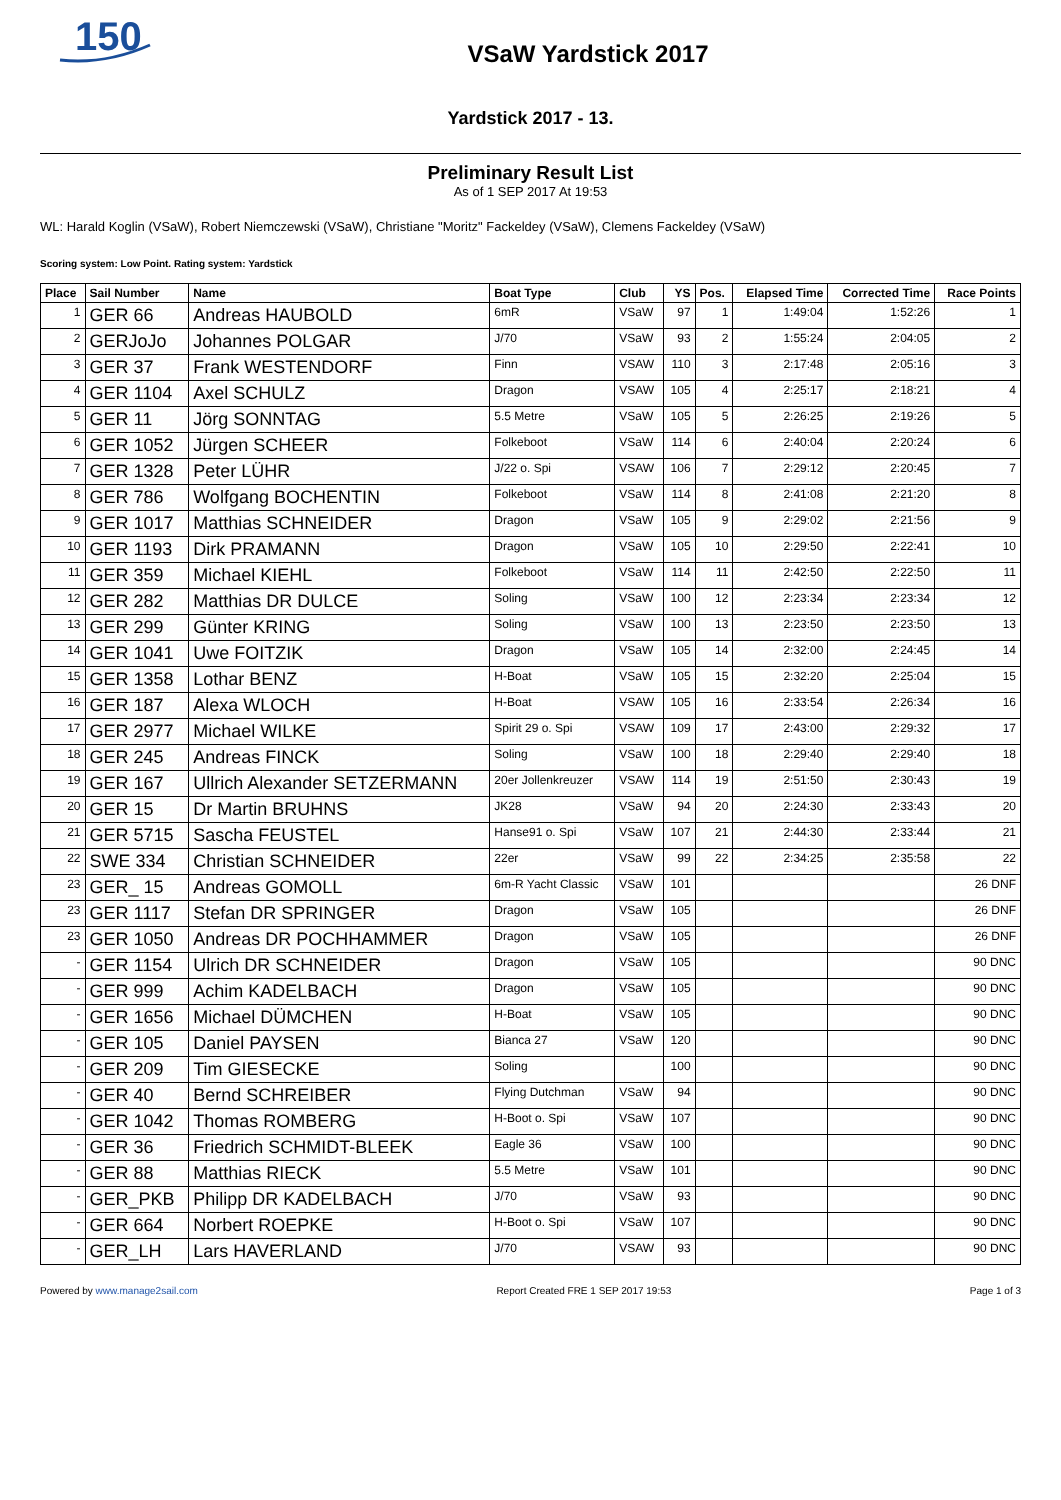150
VSaW Yardstick 2017
Yardstick 2017 - 13.
Preliminary Result List
As of 1 SEP 2017 At 19:53
WL: Harald Koglin (VSaW), Robert Niemczewski (VSaW), Christiane "Moritz" Fackeldey (VSaW), Clemens Fackeldey (VSaW)
Scoring system: Low Point. Rating system: Yardstick
| Place | Sail Number | Name | Boat Type | Club | YS | Pos. | Elapsed Time | Corrected Time | Race Points |
| --- | --- | --- | --- | --- | --- | --- | --- | --- | --- |
| 1 | GER 66 | Andreas HAUBOLD | 6mR | VSaW | 97 | 1 | 1:49:04 | 1:52:26 | 1 |
| 2 | GERJoJo | Johannes POLGAR | J/70 | VSaW | 93 | 2 | 1:55:24 | 2:04:05 | 2 |
| 3 | GER 37 | Frank WESTENDORF | Finn | VSAW | 110 | 3 | 2:17:48 | 2:05:16 | 3 |
| 4 | GER 1104 | Axel SCHULZ | Dragon | VSAW | 105 | 4 | 2:25:17 | 2:18:21 | 4 |
| 5 | GER 11 | Jörg SONNTAG | 5.5 Metre | VSaW | 105 | 5 | 2:26:25 | 2:19:26 | 5 |
| 6 | GER 1052 | Jürgen SCHEER | Folkeboot | VSaW | 114 | 6 | 2:40:04 | 2:20:24 | 6 |
| 7 | GER 1328 | Peter LÜHR | J/22 o. Spi | VSAW | 106 | 7 | 2:29:12 | 2:20:45 | 7 |
| 8 | GER 786 | Wolfgang BOCHENTIN | Folkeboot | VSaW | 114 | 8 | 2:41:08 | 2:21:20 | 8 |
| 9 | GER 1017 | Matthias SCHNEIDER | Dragon | VSaW | 105 | 9 | 2:29:02 | 2:21:56 | 9 |
| 10 | GER 1193 | Dirk PRAMANN | Dragon | VSaW | 105 | 10 | 2:29:50 | 2:22:41 | 10 |
| 11 | GER 359 | Michael KIEHL | Folkeboot | VSaW | 114 | 11 | 2:42:50 | 2:22:50 | 11 |
| 12 | GER 282 | Matthias DR DULCE | Soling | VSaW | 100 | 12 | 2:23:34 | 2:23:34 | 12 |
| 13 | GER 299 | Günter KRING | Soling | VSaW | 100 | 13 | 2:23:50 | 2:23:50 | 13 |
| 14 | GER 1041 | Uwe FOITZIK | Dragon | VSaW | 105 | 14 | 2:32:00 | 2:24:45 | 14 |
| 15 | GER 1358 | Lothar BENZ | H-Boat | VSaW | 105 | 15 | 2:32:20 | 2:25:04 | 15 |
| 16 | GER 187 | Alexa WLOCH | H-Boat | VSAW | 105 | 16 | 2:33:54 | 2:26:34 | 16 |
| 17 | GER 2977 | Michael WILKE | Spirit 29 o. Spi | VSAW | 109 | 17 | 2:43:00 | 2:29:32 | 17 |
| 18 | GER 245 | Andreas FINCK | Soling | VSaW | 100 | 18 | 2:29:40 | 2:29:40 | 18 |
| 19 | GER 167 | Ullrich Alexander SETZERMANN | 20er Jollenkreuzer | VSAW | 114 | 19 | 2:51:50 | 2:30:43 | 19 |
| 20 | GER 15 | Dr Martin BRUHNS | JK28 | VSaW | 94 | 20 | 2:24:30 | 2:33:43 | 20 |
| 21 | GER 5715 | Sascha FEUSTEL | Hanse91 o. Spi | VSaW | 107 | 21 | 2:44:30 | 2:33:44 | 21 |
| 22 | SWE 334 | Christian SCHNEIDER | 22er | VSaW | 99 | 22 | 2:34:25 | 2:35:58 | 22 |
| 23 | GER_ 15 | Andreas GOMOLL | 6m-R Yacht Classic | VSaW | 101 | | | | 26 DNF |
| 23 | GER 1117 | Stefan DR SPRINGER | Dragon | VSaW | 105 | | | | 26 DNF |
| 23 | GER 1050 | Andreas DR POCHHAMMER | Dragon | VSaW | 105 | | | | 26 DNF |
| - | GER 1154 | Ulrich DR SCHNEIDER | Dragon | VSaW | 105 | | | | 90 DNC |
| - | GER 999 | Achim KADELBACH | Dragon | VSaW | 105 | | | | 90 DNC |
| - | GER 1656 | Michael DÜMCHEN | H-Boat | VSaW | 105 | | | | 90 DNC |
| - | GER 105 | Daniel PAYSEN | Bianca 27 | VSaW | 120 | | | | 90 DNC |
| - | GER 209 | Tim GIESECKE | Soling | | 100 | | | | 90 DNC |
| - | GER 40 | Bernd SCHREIBER | Flying Dutchman | VSaW | 94 | | | | 90 DNC |
| - | GER 1042 | Thomas ROMBERG | H-Boot o. Spi | VSaW | 107 | | | | 90 DNC |
| - | GER 36 | Friedrich SCHMIDT-BLEEK | Eagle 36 | VSaW | 100 | | | | 90 DNC |
| - | GER 88 | Matthias RIECK | 5.5 Metre | VSaW | 101 | | | | 90 DNC |
| - | GER_PKB | Philipp DR KADELBACH | J/70 | VSaW | 93 | | | | 90 DNC |
| - | GER 664 | Norbert ROEPKE | H-Boot o. Spi | VSaW | 107 | | | | 90 DNC |
| - | GER_LH | Lars HAVERLAND | J/70 | VSAW | 93 | | | | 90 DNC |
Powered by www.manage2sail.com Report Created FRE 1 SEP 2017 19:53 Page 1 of 3